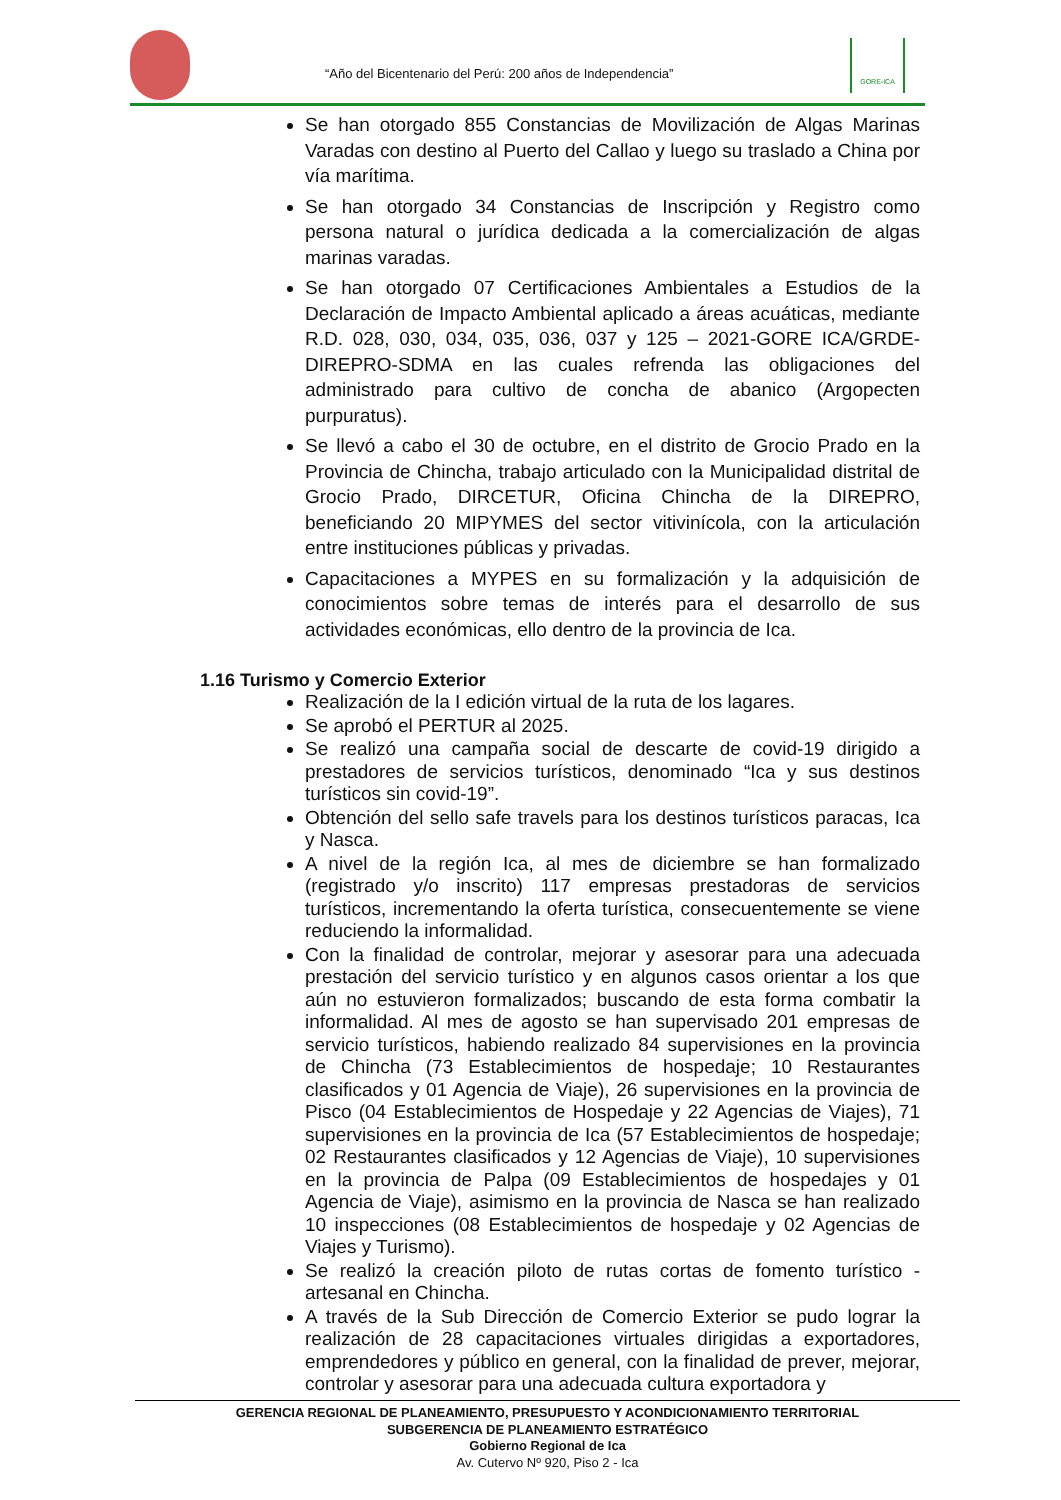“Año del Bicentenario del Perú: 200 años de Independencia”
GORE-ICA
Se han otorgado 855 Constancias de Movilización de Algas Marinas Varadas con destino al Puerto del Callao y luego su traslado a China por vía marítima.
Se han otorgado 34 Constancias de Inscripción y Registro como persona natural o jurídica dedicada a la comercialización de algas marinas varadas.
Se han otorgado 07 Certificaciones Ambientales a Estudios de la Declaración de Impacto Ambiental aplicado a áreas acuáticas, mediante R.D. 028, 030, 034, 035, 036, 037 y 125 – 2021-GORE ICA/GRDE-DIREPRO-SDMA en las cuales refrenda las obligaciones del administrado para cultivo de concha de abanico (Argopecten purpuratus).
Se llevó a cabo el 30 de octubre, en el distrito de Grocio Prado en la Provincia de Chincha, trabajo articulado con la Municipalidad distrital de Grocio Prado, DIRCETUR, Oficina Chincha de la DIREPRO, beneficiando 20 MIPYMES del sector vitivinícola, con la articulación entre instituciones públicas y privadas.
Capacitaciones a MYPES en su formalización y la adquisición de conocimientos sobre temas de interés para el desarrollo de sus actividades económicas, ello dentro de la provincia de Ica.
1.16 Turismo y Comercio Exterior
Realización de la I edición virtual de la ruta de los lagares.
Se aprobó el PERTUR al 2025.
Se realizó una campaña social de descarte de covid-19 dirigido a prestadores de servicios turísticos, denominado “Ica y sus destinos turísticos sin covid-19”.
Obtención del sello safe travels para los destinos turísticos paracas, Ica y Nasca.
A nivel de la región Ica, al mes de diciembre se han formalizado (registrado y/o inscrito) 117 empresas prestadoras de servicios turísticos, incrementando la oferta turística, consecuentemente se viene reduciendo la informalidad.
Con la finalidad de controlar, mejorar y asesorar para una adecuada prestación del servicio turístico y en algunos casos orientar a los que aún no estuvieron formalizados; buscando de esta forma combatir la informalidad. Al mes de agosto se han supervisado 201 empresas de servicio turísticos, habiendo realizado 84 supervisiones en la provincia de Chincha (73 Establecimientos de hospedaje; 10 Restaurantes clasificados y 01 Agencia de Viaje), 26 supervisiones en la provincia de Pisco (04 Establecimientos de Hospedaje y 22 Agencias de Viajes), 71 supervisiones en la provincia de Ica (57 Establecimientos de hospedaje; 02 Restaurantes clasificados y 12 Agencias de Viaje), 10 supervisiones en la provincia de Palpa (09 Establecimientos de hospedajes y 01 Agencia de Viaje), asimismo en la provincia de Nasca se han realizado 10 inspecciones (08 Establecimientos de hospedaje y 02 Agencias de Viajes y Turismo).
Se realizó la creación piloto de rutas cortas de fomento turístico - artesanal en Chincha.
A través de la Sub Dirección de Comercio Exterior se pudo lograr la realización de 28 capacitaciones virtuales dirigidas a exportadores, emprendedores y público en general, con la finalidad de prever, mejorar, controlar y asesorar para una adecuada cultura exportadora y
GERENCIA REGIONAL DE PLANEAMIENTO, PRESUPUESTO Y ACONDICIONAMIENTO TERRITORIAL
SUBGERENCIA DE PLANEAMIENTO ESTRATÉGICO
Gobierno Regional de Ica
Av. Cutervo Nº 920, Piso 2 - Ica